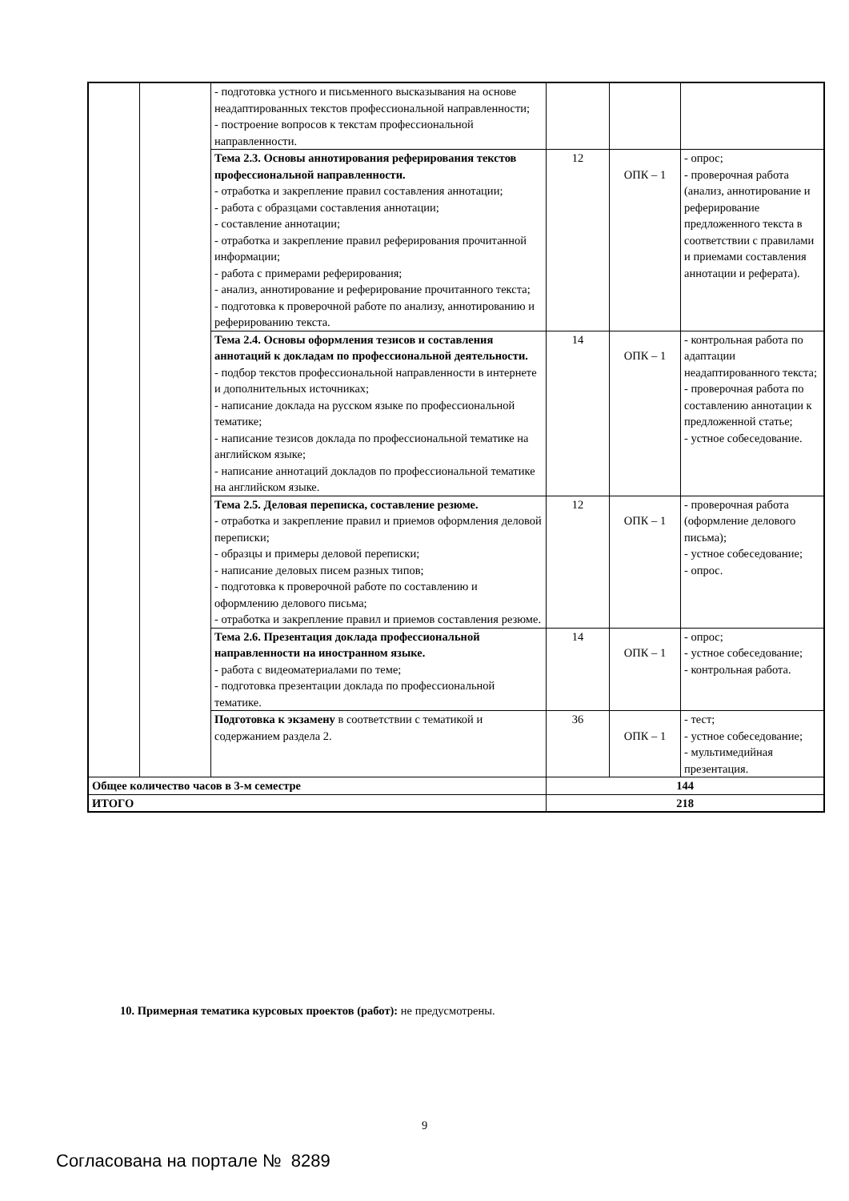| | | - подготовка устного и письменного высказывания на основе неадаптированных текстов профессиональной направленности; - построение вопросов к текстам профессиональной направленности. | | | |
| | | Тема 2.3. Основы аннотирования реферирования текстов профессиональной направленности. - отработка и закрепление правил составления аннотации; - работа с образцами составления аннотации; - составление аннотации; - отработка и закрепление правил реферирования прочитанной информации; - работа с примерами реферирования; - анализ, аннотирование и реферирование прочитанного текста; - подготовка к проверочной работе по анализу, аннотированию и реферированию текста. | 12 | ОПК – 1 | - опрос; - проверочная работа (анализ, аннотирование и реферирование предложенного текста в соответствии с правилами и приемами составления аннотации и реферата). |
| | | Тема 2.4. Основы оформления тезисов и составления аннотаций к докладам по профессиональной деятельности. - подбор текстов профессиональной направленности в интернете и дополнительных источниках; - написание доклада на русском языке по профессиональной тематике; - написание тезисов доклада по профессиональной тематике на английском языке; - написание аннотаций докладов по профессиональной тематике на английском языке. | 14 | ОПК – 1 | - контрольная работа по адаптации неадаптированного текста; - проверочная работа по составлению аннотации к предложенной статье; - устное собеседование. |
| | | Тема 2.5. Деловая переписка, составление резюме. - отработка и закрепление правил и приемов оформления деловой переписки; - образцы и примеры деловой переписки; - написание деловых писем разных типов; - подготовка к проверочной работе по составлению и оформлению делового письма; - отработка и закрепление правил и приемов составления резюме. | 12 | ОПК – 1 | - проверочная работа (оформление делового письма); - устное собеседование; - опрос. |
| | | Тема 2.6. Презентация доклада профессиональной направленности на иностранном языке. - работа с видеоматериалами по теме; - подготовка презентации доклада по профессиональной тематике. | 14 | ОПК – 1 | - опрос; - устное собеседование; - контрольная работа. |
| | | Подготовка к экзамену в соответствии с тематикой и содержанием раздела 2. | 36 | ОПК – 1 | - тест; - устное собеседование; - мультимедийная презентация. |
| Общее количество часов в 3-м семестре | | | 144 | | |
| ИТОГО | | | 218 | | |
10. Примерная тематика курсовых проектов (работ): не предусмотрены.
9
Согласована на портале № 8289